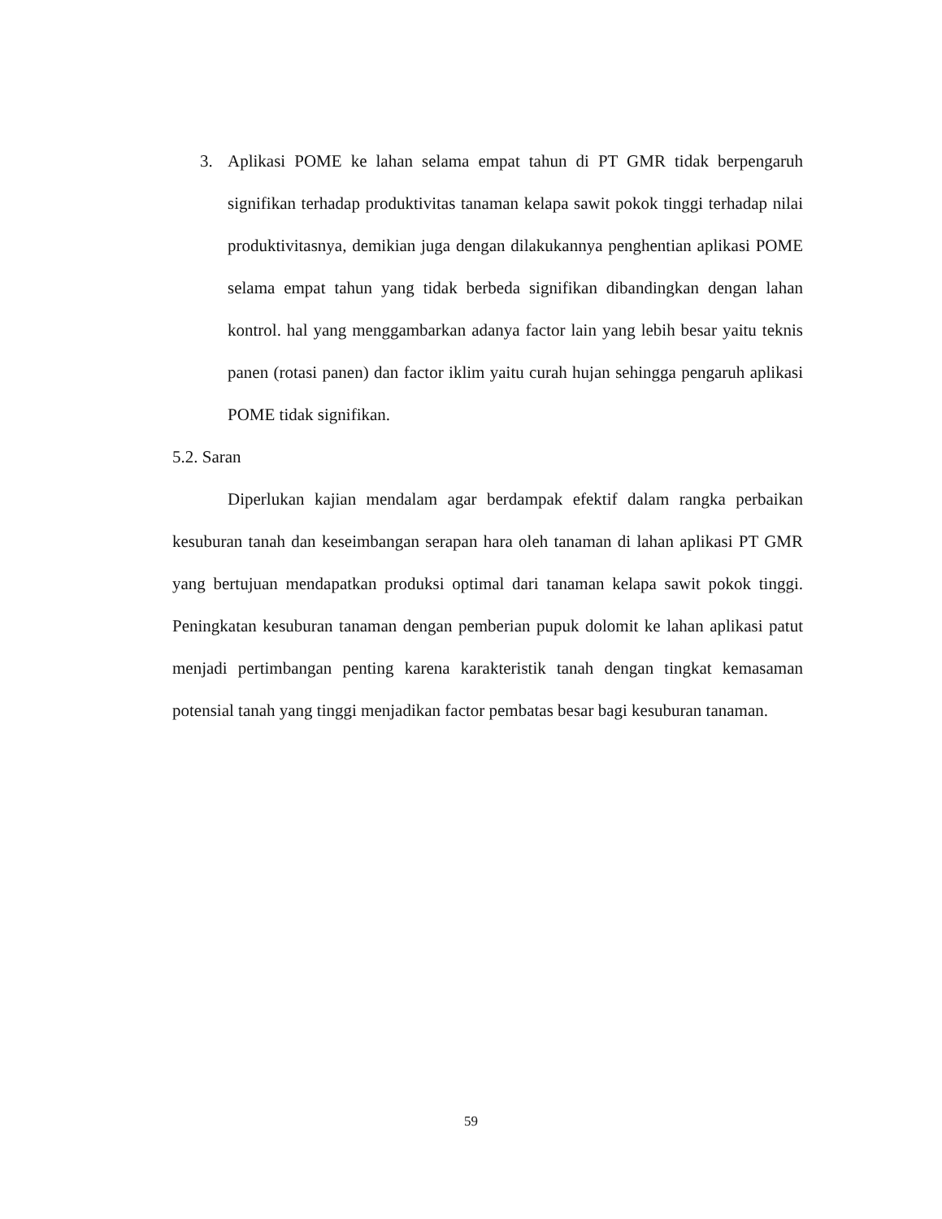3. Aplikasi POME ke lahan selama empat tahun di PT GMR tidak berpengaruh signifikan terhadap produktivitas tanaman kelapa sawit pokok tinggi terhadap nilai produktivitasnya, demikian juga dengan dilakukannya penghentian aplikasi POME selama empat tahun yang tidak berbeda signifikan dibandingkan dengan lahan kontrol. hal yang menggambarkan adanya factor lain yang lebih besar yaitu teknis panen (rotasi panen) dan factor iklim yaitu curah hujan sehingga pengaruh aplikasi POME tidak signifikan.
5.2. Saran
Diperlukan kajian mendalam agar berdampak efektif dalam rangka perbaikan kesuburan tanah dan keseimbangan serapan hara oleh tanaman di lahan aplikasi PT GMR yang bertujuan mendapatkan produksi optimal dari tanaman kelapa sawit pokok tinggi. Peningkatan kesuburan tanaman dengan pemberian pupuk dolomit ke lahan aplikasi patut menjadi pertimbangan penting karena karakteristik tanah dengan tingkat kemasaman potensial tanah yang tinggi menjadikan factor pembatas besar bagi kesuburan tanaman.
59